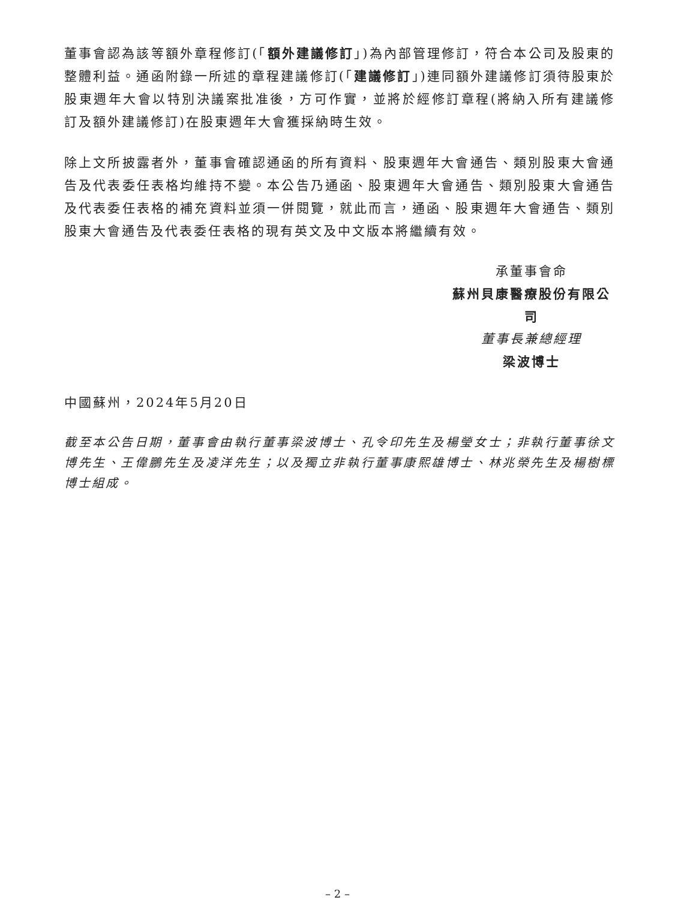董事會認為該等額外章程修訂(「額外建議修訂」)為內部管理修訂，符合本公司及股東的整體利益。通函附錄一所述的章程建議修訂(「建議修訂」)連同額外建議修訂須待股東於股東週年大會以特別決議案批准後，方可作實，並將於經修訂章程(將納入所有建議修訂及額外建議修訂)在股東週年大會獲採納時生效。
除上文所披露者外，董事會確認通函的所有資料、股東週年大會通告、類別股東大會通告及代表委任表格均維持不變。本公告乃通函、股東週年大會通告、類別股東大會通告及代表委任表格的補充資料並須一併閱覽，就此而言，通函、股東週年大會通告、類別股東大會通告及代表委任表格的現有英文及中文版本將繼續有效。
承董事會命
蘇州貝康醫療股份有限公司
董事長兼總經理
梁波博士
中國蘇州，2024年5月20日
截至本公告日期，董事會由執行董事梁波博士、孔令印先生及楊瑩女士；非執行董事徐文博先生、王偉鵬先生及凌洋先生；以及獨立非執行董事康熙雄博士、林兆榮先生及楊樹標博士組成。
– 2 –